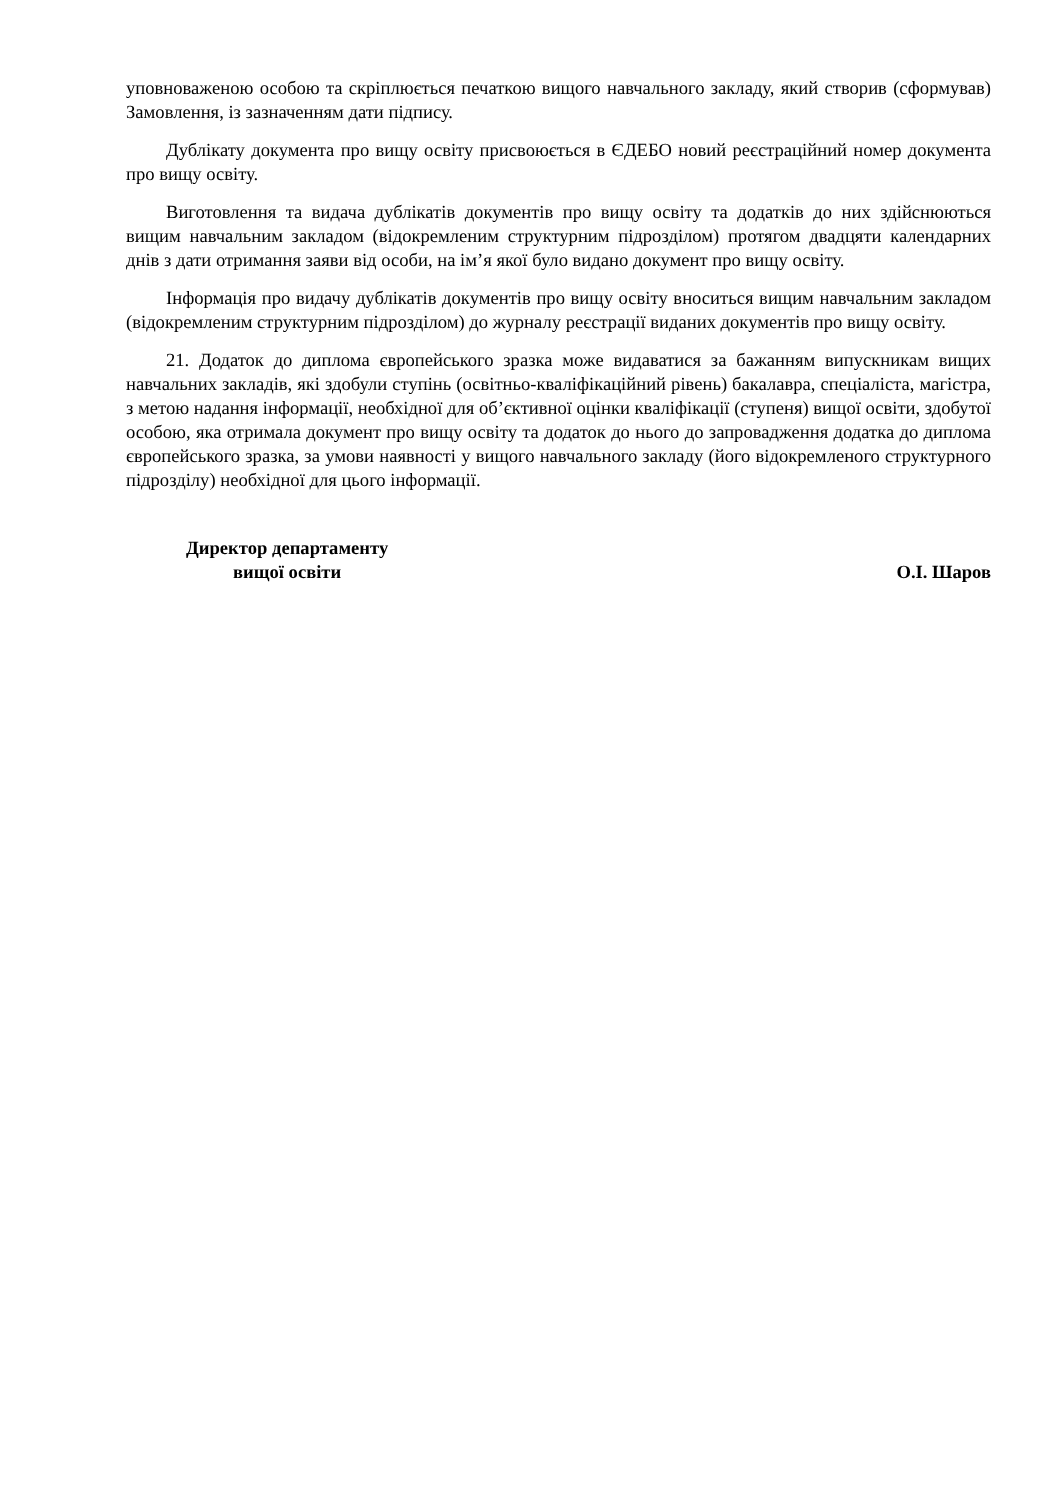уповноваженою особою та скріплюється печаткою вищого навчального закладу, який створив (сформував) Замовлення, із зазначенням дати підпису.
Дублікату документа про вищу освіту присвоюється в ЄДЕБО новий реєстраційний номер документа про вищу освіту.
Виготовлення та видача дублікатів документів про вищу освіту та додатків до них здійснюються вищим навчальним закладом (відокремленим структурним підрозділом) протягом двадцяти календарних днів з дати отримання заяви від особи, на ім’я якої було видано документ про вищу освіту.
Інформація про видачу дублікатів документів про вищу освіту вноситься вищим навчальним закладом (відокремленим структурним підрозділом) до журналу реєстрації виданих документів про вищу освіту.
21. Додаток до диплома європейського зразка може видаватися за бажанням випускникам вищих навчальних закладів, які здобули ступінь (освітньо-кваліфікаційний рівень) бакалавра, спеціаліста, магістра, з метою надання інформації, необхідної для об’єктивної оцінки кваліфікації (ступеня) вищої освіти, здобутої особою, яка отримала документ про вищу освіту та додаток до нього до запровадження додатка до диплома європейського зразка, за умови наявності у вищого навчального закладу (його відокремленого структурного підрозділу) необхідної для цього інформації.
Директор департаменту
вищої освіти
О.І. Шаров